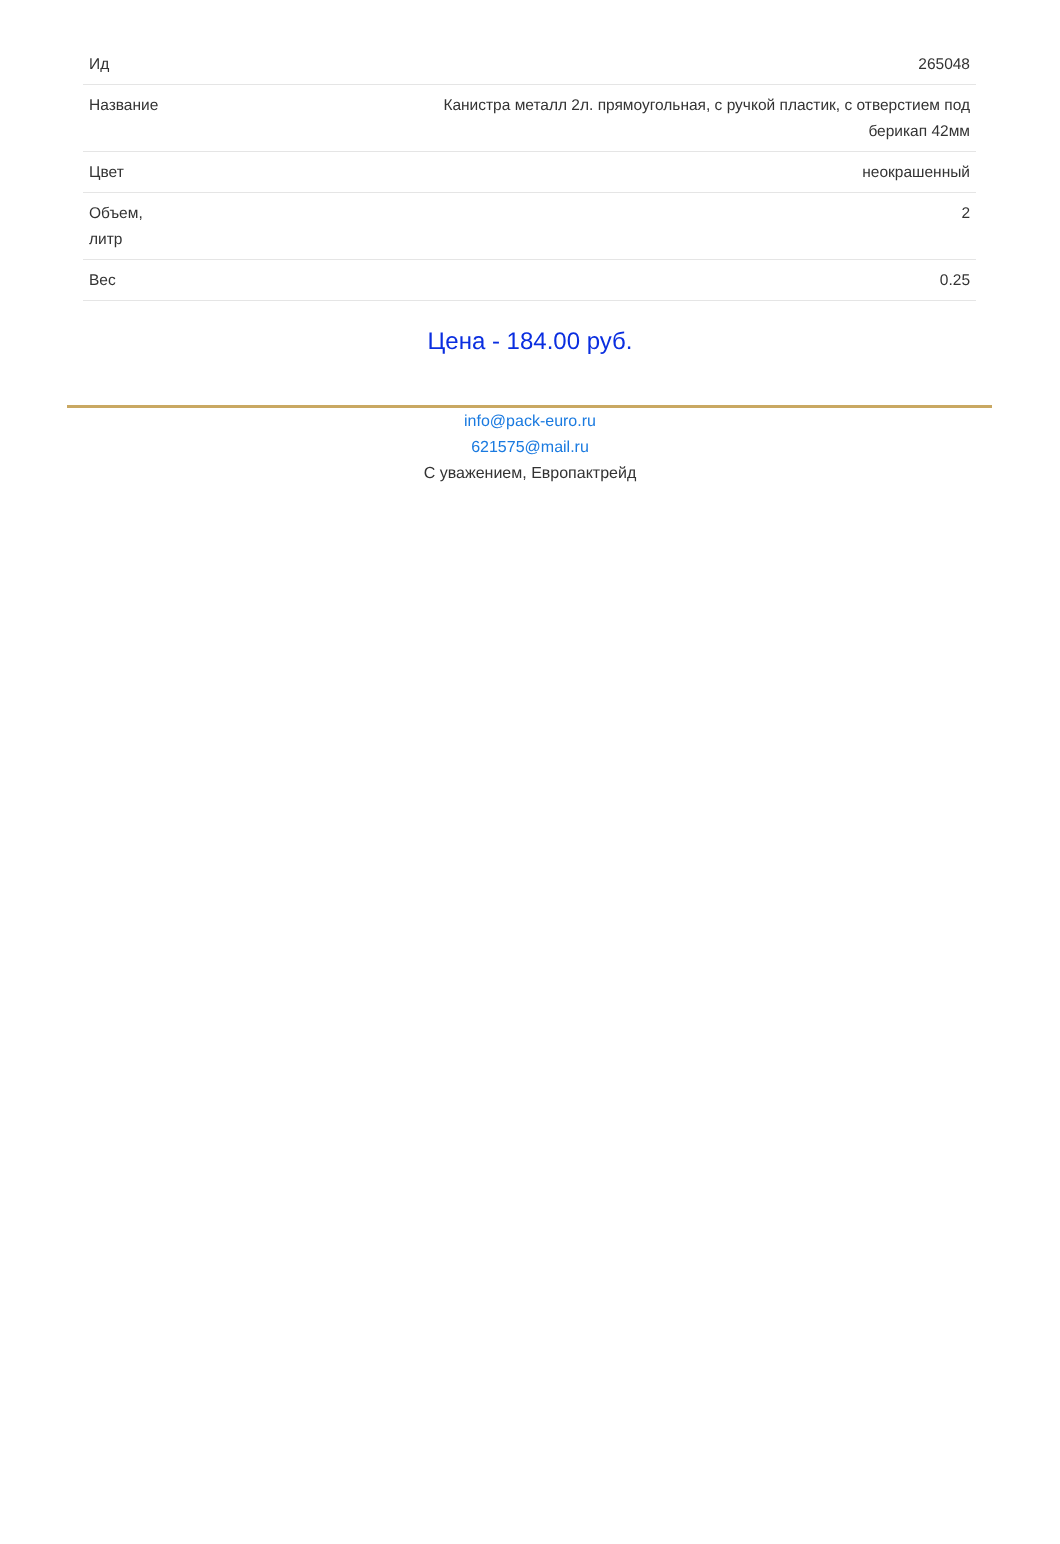| Ид | 265048 |
| Название | Канистра металл 2л. прямоугольная, с ручкой пластик, с отверстием под берикап 42мм |
| Цвет | неокрашенный |
| Объем, литр | 2 |
| Вес | 0.25 |
Цена - 184.00 руб.
info@pack-euro.ru
621575@mail.ru
С уважением, Европактрейд